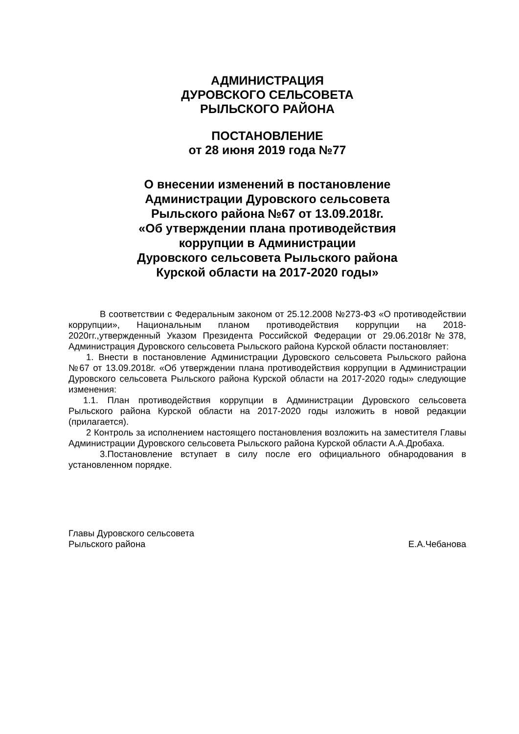АДМИНИСТРАЦИЯ
ДУРОВСКОГО СЕЛЬСОВЕТА
РЫЛЬСКОГО РАЙОНА
ПОСТАНОВЛЕНИЕ
от 28 июня 2019 года №77
О внесении изменений в постановление
Администрации Дуровского сельсовета
Рыльского района №67 от 13.09.2018г.
«Об утверждении плана противодействия
коррупции в Администрации
Дуровского сельсовета Рыльского района
Курской области на 2017-2020 годы»
В соответствии с Федеральным законом от 25.12.2008 №273-ФЗ «О противодействии коррупции», Национальным планом противодействия коррупции на 2018-2020гг.,утвержденный Указом Президента Российской Федерации от 29.06.2018г№378, Администрация Дуровского сельсовета Рыльского района Курской области постановляет:
1. Внести в постановление Администрации Дуровского сельсовета Рыльского района №67 от 13.09.2018г. «Об утверждении плана противодействия коррупции в Администрации Дуровского сельсовета Рыльского района Курской области на 2017-2020 годы» следующие изменения:
1.1. План противодействия коррупции в Администрации Дуровского сельсовета Рыльского района Курской области на 2017-2020 годы изложить в новой редакции (прилагается).
2 Контроль за исполнением настоящего постановления возложить на заместителя Главы Администрации Дуровского сельсовета Рыльского района Курской области А.А.Дробаха.
3.Постановление вступает в силу после его официального обнародования в установленном порядке.
Главы Дуровского сельсовета
Рыльского района Е.А.Чебанова